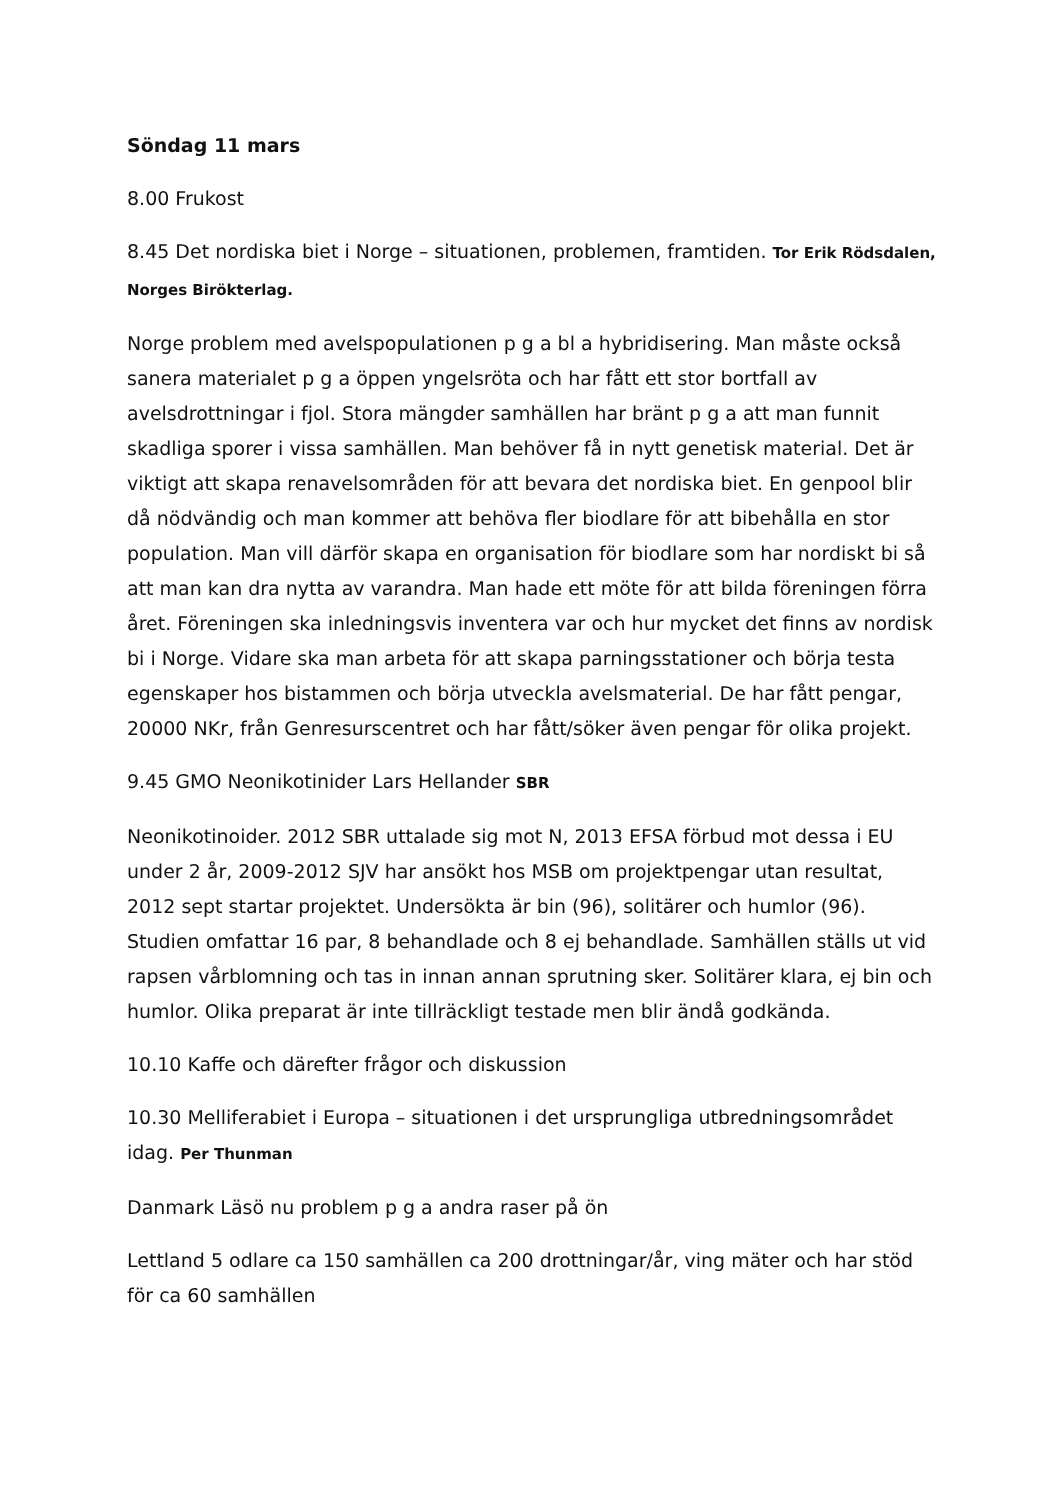Söndag 11 mars
8.00 Frukost
8.45 Det nordiska biet i Norge – situationen, problemen, framtiden. Tor Erik Rödsdalen, Norges Birökterlag.
Norge problem med avelspopulationen p g a bl a hybridisering. Man måste också sanera materialet p g a öppen yngelsröta och har fått ett stor bortfall av avelsdrottningar i fjol. Stora mängder samhällen har bränt p g a att man funnit skadliga sporer i vissa samhällen. Man behöver få in nytt genetisk material. Det är viktigt att skapa renavelsområden för att bevara det nordiska biet. En genpool blir då nödvändig och man kommer att behöva fler biodlare för att bibehålla en stor population. Man vill därför skapa en organisation för biodlare som har nordiskt bi så att man kan dra nytta av varandra. Man hade ett möte för att bilda föreningen förra året. Föreningen ska inledningsvis inventera var och hur mycket det finns av nordisk bi i Norge. Vidare ska man arbeta för att skapa parningsstationer och börja testa egenskaper hos bistammen och börja utveckla avelsmaterial. De har fått pengar, 20000 NKr, från Genresurscentret och har fått/söker även pengar för olika projekt.
9.45 GMO Neonikotinider Lars Hellander SBR
Neonikotinoider. 2012 SBR uttalade sig mot N, 2013 EFSA förbud mot dessa i EU under 2 år, 2009-2012 SJV har ansökt hos MSB om projektpengar utan resultat, 2012 sept startar projektet. Undersökta är bin (96), solitärer och humlor (96). Studien omfattar 16 par, 8 behandlade och 8 ej behandlade. Samhällen ställs ut vid rapsen vårblomning och tas in innan annan sprutning sker. Solitärer klara, ej bin och humlor. Olika preparat är inte tillräckligt testade men blir ändå godkända.
10.10 Kaffe och därefter frågor och diskussion
10.30 Melliferabiet i Europa – situationen i det ursprungliga utbredningsområdet idag. Per Thunman
Danmark Läsö nu problem p g a andra raser på ön
Lettland 5 odlare ca 150 samhällen ca 200 drottningar/år, ving mäter och har stöd för ca 60 samhällen